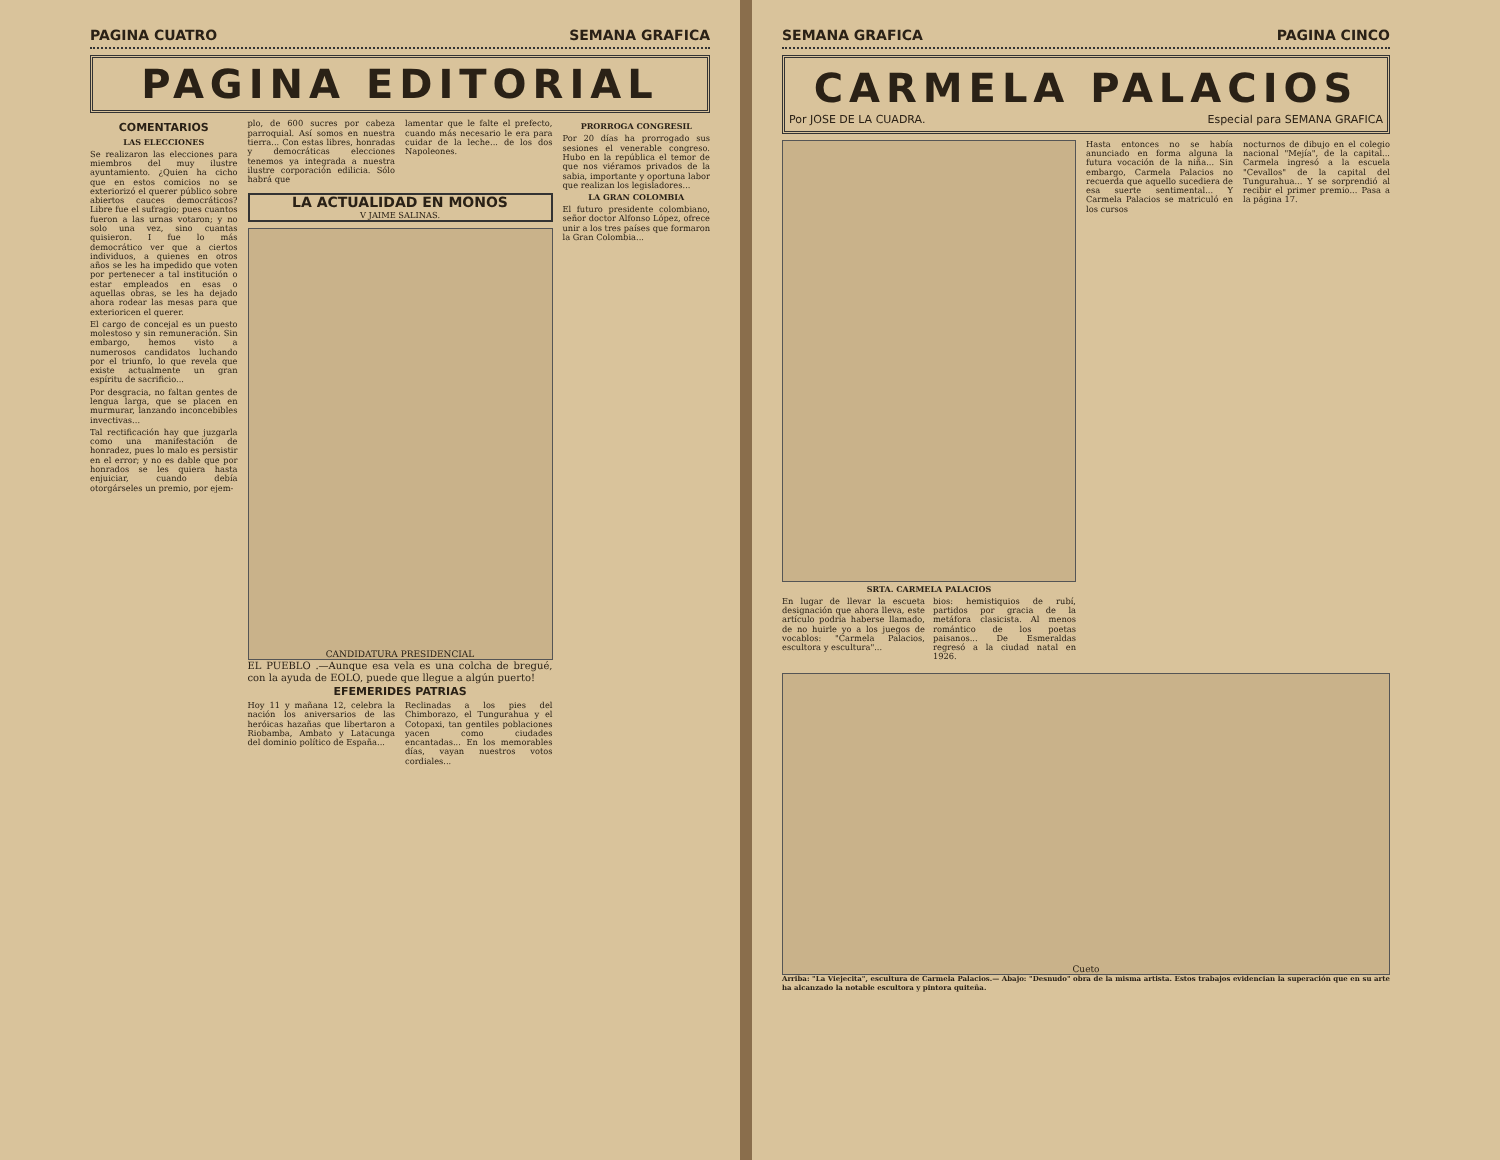PAGINA CUATRO SEMANA GRAFICA
PAGINA EDITORIAL
COMENTARIOS
LAS ELECCIONES
Se realizaron las elecciones para miembros del muy ilustre ayuntamiento. ¿Quien ha cicho que en estos comicios no se exteriorizó el querer público sobre abiertos cauces democráticos? Libre fue el sufragio; pues cuantos fueron a las urnas votaron; y no solo una vez, sino cuantas quisieron. I fue lo más democrático ver que a ciertos individuos, a quienes en otros años se les ha impedido que voten por pertenecer a tal institución o estar empleados en esas o aquellas obras, se les ha dejado ahora rodear las mesas para que exterioricen el querer.
El cargo de concejal es un puesto molestoso y sin remuneración. Sin embargo, hemos visto a numerosos candidatos luchando por el triunfo, lo que revela que existe actualmente un gran espíritu de sacrificio...
Por desgracia, no faltan gentes de lengua larga, que se placen en murmurar, lanzando inconcebibles invectivas...
Tal rectificación hay que juzgarla como una manifestación de honradez, pues lo malo es persistir en el error; y no es dable que por honrados se les quiera hasta enjuiciar, cuando debía otorgárseles un premio, por ejem-
plo, de 600 sucres por cabeza parroquial. Así somos en nuestra tierra... Con estas libres, honradas y democráticas elecciones tenemos ya integrada a nuestra ilustre corporación edilicia. Sólo habrá que
lamentar que le falte el prefecto, cuando más necesario le era para cuidar de la leche... de los dos Napoleones.
LA ACTUALIDAD EN MONOS
V JAIME SALINAS.
CANDIDATURA PRESIDENCIAL
EL PUEBLO .—Aunque esa vela es una colcha de bregué, con la ayuda de EOLO, puede que llegue a algún puerto!
EFEMERIDES PATRIAS
Hoy 11 y mañana 12, celebra la nación los aniversarios de las heróicas hazañas que libertaron a Riobamba, Ambato y Latacunga del dominio político de España...
Reclinadas a los pies del Chimborazo, el Tungurahua y el Cotopaxi, tan gentiles poblaciones yacen como ciudades encantadas... En los memorables días, vayan nuestros votos cordiales...
PRORROGA CONGRESIL
Por 20 días ha prorrogado sus sesiones el venerable congreso. Hubo en la república el temor de que nos viéramos privados de la sabia, importante y oportuna labor que realizan los legisladores...
LA GRAN COLOMBIA
El futuro presidente colombiano, señor doctor Alfonso López, ofrece unir a los tres países que formaron la Gran Colombia...
SEMANA GRAFICA PAGINA CINCO
CARMELA PALACIOS
Por JOSE DE LA CUADRA. Especial para SEMANA GRAFICA
SRTA. CARMELA PALACIOS
En lugar de llevar la escueta designación que ahora lleva, este artículo podría haberse llamado, de no huirle yo a los juegos de vocablos: "Carmela Palacios, escultora y escultura"...
bios: hemistiquios de rubí, partidos por gracia de la metáfora clasicista. Al menos romántico de los poetas paisanos... De Esmeraldas regresó a la ciudad natal en 1926.
Hasta entonces no se había anunciado en forma alguna la futura vocación de la niña... Sin embargo, Carmela Palacios no recuerda que aquello sucediera de esa suerte sentimental... Y Carmela Palacios se matriculó en los cursos
nocturnos de dibujo en el colegio nacional "Mejía", de la capital... Carmela ingresó a la escuela "Cevallos" de la capital del Tungurahua... Y se sorprendió al recibir el primer premio... Pasa a la página 17.
Cueto
Arriba: "La Viejecita", escultura de Carmela Palacios.— Abajo: "Desnudo" obra de la misma artista. Estos trabajos evidencian la superación que en su arte ha alcanzado la notable escultora y pintora quiteña.